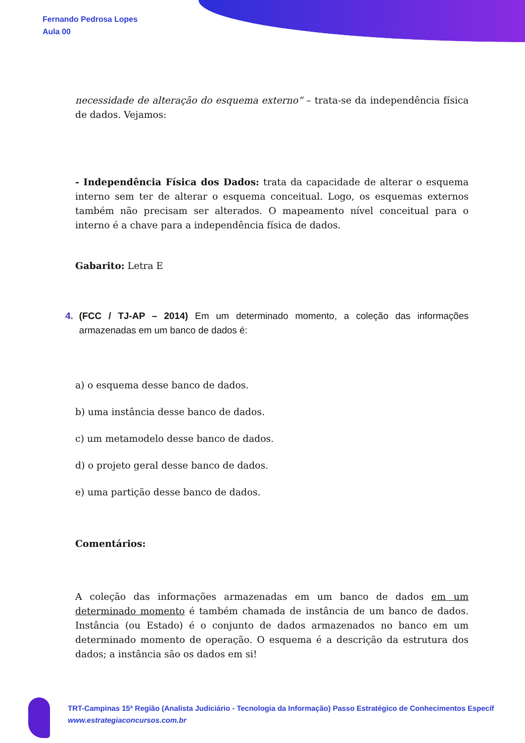Fernando Pedrosa Lopes
Aula 00
necessidade de alteração do esquema externo” – trata-se da independência física de dados. Vejamos:
- Independência Física dos Dados: trata da capacidade de alterar o esquema interno sem ter de alterar o esquema conceitual. Logo, os esquemas externos também não precisam ser alterados. O mapeamento nível conceitual para o interno é a chave para a independência física de dados.
Gabarito: Letra E
4. (FCC / TJ-AP – 2014) Em um determinado momento, a coleção das informações armazenadas em um banco de dados é:
a) o esquema desse banco de dados.
b) uma instância desse banco de dados.
c) um metamodelo desse banco de dados.
d) o projeto geral desse banco de dados.
e) uma partição desse banco de dados.
Comentários:
A coleção das informações armazenadas em um banco de dados em um determinado momento é também chamada de instância de um banco de dados. Instância (ou Estado) é o conjunto de dados armazenados no banco em um determinado momento de operação. O esquema é a descrição da estrutura dos dados; a instância são os dados em si!
TRT-Campinas 15ª Região (Analista Judiciário - Tecnologia da Informação) Passo Estratégico de Conhecimentos Específ
www.estrategiaconcursos.com.br